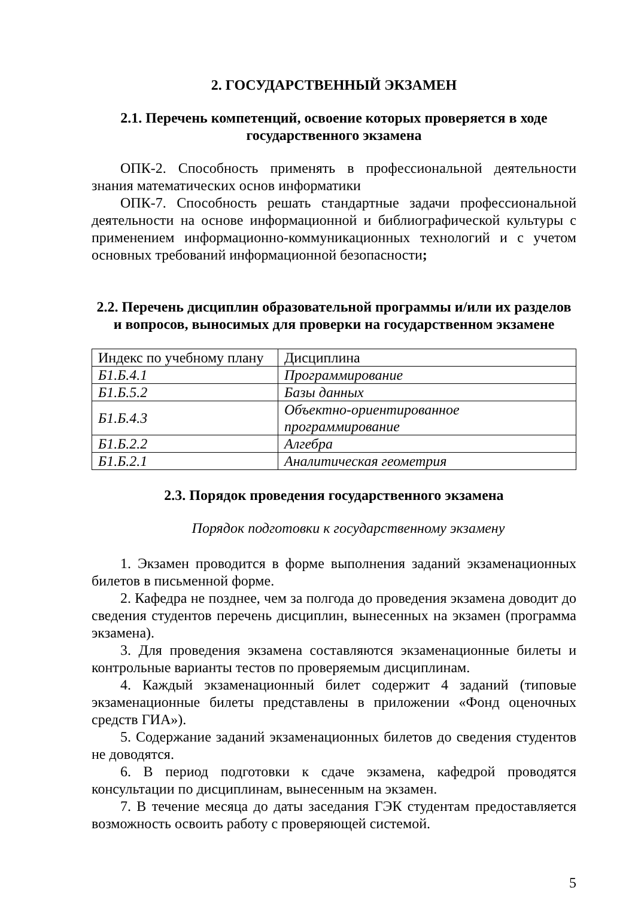2. ГОСУДАРСТВЕННЫЙ ЭКЗАМЕН
2.1. Перечень компетенций, освоение которых проверяется в ходе государственного экзамена
ОПК-2. Способность применять в профессиональной деятельности знания математических основ информатики
ОПК-7. Способность решать стандартные задачи профессиональной деятельности на основе информационной и библиографической культуры с применением информационно-коммуникационных технологий и с учетом основных требований информационной безопасности;
2.2. Перечень дисциплин образовательной программы и/или их разделов и вопросов, выносимых для проверки на государственном экзамене
| Индекс по учебному плану | Дисциплина |
| Б1.Б.4.1 | Программирование |
| Б1.Б.5.2 | Базы данных |
| Б1.Б.4.3 | Объектно-ориентированное программирование |
| Б1.Б.2.2 | Алгебра |
| Б1.Б.2.1 | Аналитическая геометрия |
2.3. Порядок проведения государственного экзамена
Порядок подготовки к государственному экзамену
1. Экзамен проводится в форме выполнения заданий экзаменационных билетов в письменной форме.
2. Кафедра не позднее, чем за полгода до проведения экзамена доводит до сведения студентов перечень дисциплин, вынесенных на экзамен (программа экзамена).
3. Для проведения экзамена составляются экзаменационные билеты и контрольные варианты тестов по проверяемым дисциплинам.
4. Каждый экзаменационный билет содержит 4 заданий (типовые экзаменационные билеты представлены в приложении «Фонд оценочных средств ГИА»).
5. Содержание заданий экзаменационных билетов до сведения студентов не доводятся.
6. В период подготовки к сдаче экзамена, кафедрой проводятся консультации по дисциплинам, вынесенным на экзамен.
7. В течение месяца до даты заседания ГЭК студентам предоставляется возможность освоить работу с проверяющей системой.
5